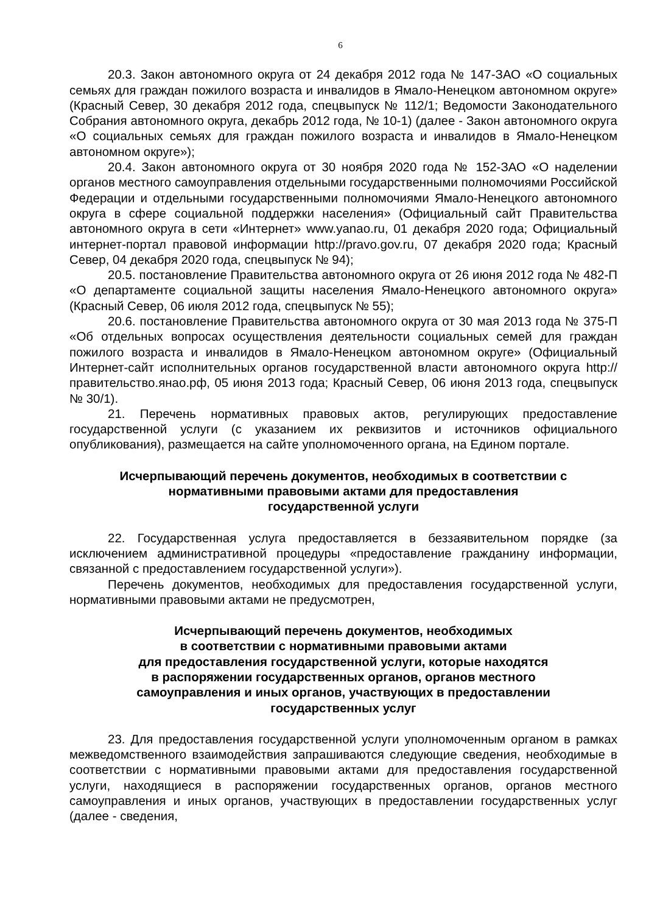6
20.3. Закон автономного округа от 24 декабря 2012 года № 147-ЗАО «О социальных семьях для граждан пожилого возраста и инвалидов в Ямало-Ненецком автономном округе» (Красный Север, 30 декабря 2012 года, спецвыпуск № 112/1; Ведомости Законодательного Собрания автономного округа, декабрь 2012 года, № 10-1) (далее - Закон автономного округа «О социальных семьях для граждан пожилого возраста и инвалидов в Ямало-Ненецком автономном округе»);
20.4. Закон автономного округа от 30 ноября 2020 года № 152-ЗАО «О наделении органов местного самоуправления отдельными государственными полномочиями Российской Федерации и отдельными государственными полномочиями Ямало-Ненецкого автономного округа в сфере социальной поддержки населения» (Официальный сайт Правительства автономного округа в сети «Интернет» www.yanao.ru, 01 декабря 2020 года; Официальный интернет-портал правовой информации http://pravo.gov.ru, 07 декабря 2020 года; Красный Север, 04 декабря 2020 года, спецвыпуск № 94);
20.5. постановление Правительства автономного округа от 26 июня 2012 года № 482-П «О департаменте социальной защиты населения Ямало-Ненецкого автономного округа» (Красный Север, 06 июля 2012 года, спецвыпуск № 55);
20.6. постановление Правительства автономного округа от 30 мая 2013 года № 375-П «Об отдельных вопросах осуществления деятельности социальных семей для граждан пожилого возраста и инвалидов в Ямало-Ненецком автономном округе» (Официальный Интернет-сайт исполнительных органов государственной власти автономного округа http://правительство.янао.рф, 05 июня 2013 года; Красный Север, 06 июня 2013 года, спецвыпуск № 30/1).
21. Перечень нормативных правовых актов, регулирующих предоставление государственной услуги (с указанием их реквизитов и источников официального опубликования), размещается на сайте уполномоченного органа, на Едином портале.
Исчерпывающий перечень документов, необходимых в соответствии с
нормативными правовыми актами для предоставления
государственной услуги
22. Государственная услуга предоставляется в беззаявительном порядке (за исключением административной процедуры «предоставление гражданину информации, связанной с предоставлением государственной услуги»).
Перечень документов, необходимых для предоставления государственной услуги, нормативными правовыми актами не предусмотрен,
Исчерпывающий перечень документов, необходимых
в соответствии с нормативными правовыми актами
для предоставления государственной услуги, которые находятся
в распоряжении государственных органов, органов местного
самоуправления и иных органов, участвующих в предоставлении
государственных услуг
23. Для предоставления государственной услуги уполномоченным органом в рамках межведомственного взаимодействия запрашиваются следующие сведения, необходимые в соответствии с нормативными правовыми актами для предоставления государственной услуги, находящиеся в распоряжении государственных органов, органов местного самоуправления и иных органов, участвующих в предоставлении государственных услуг (далее - сведения,